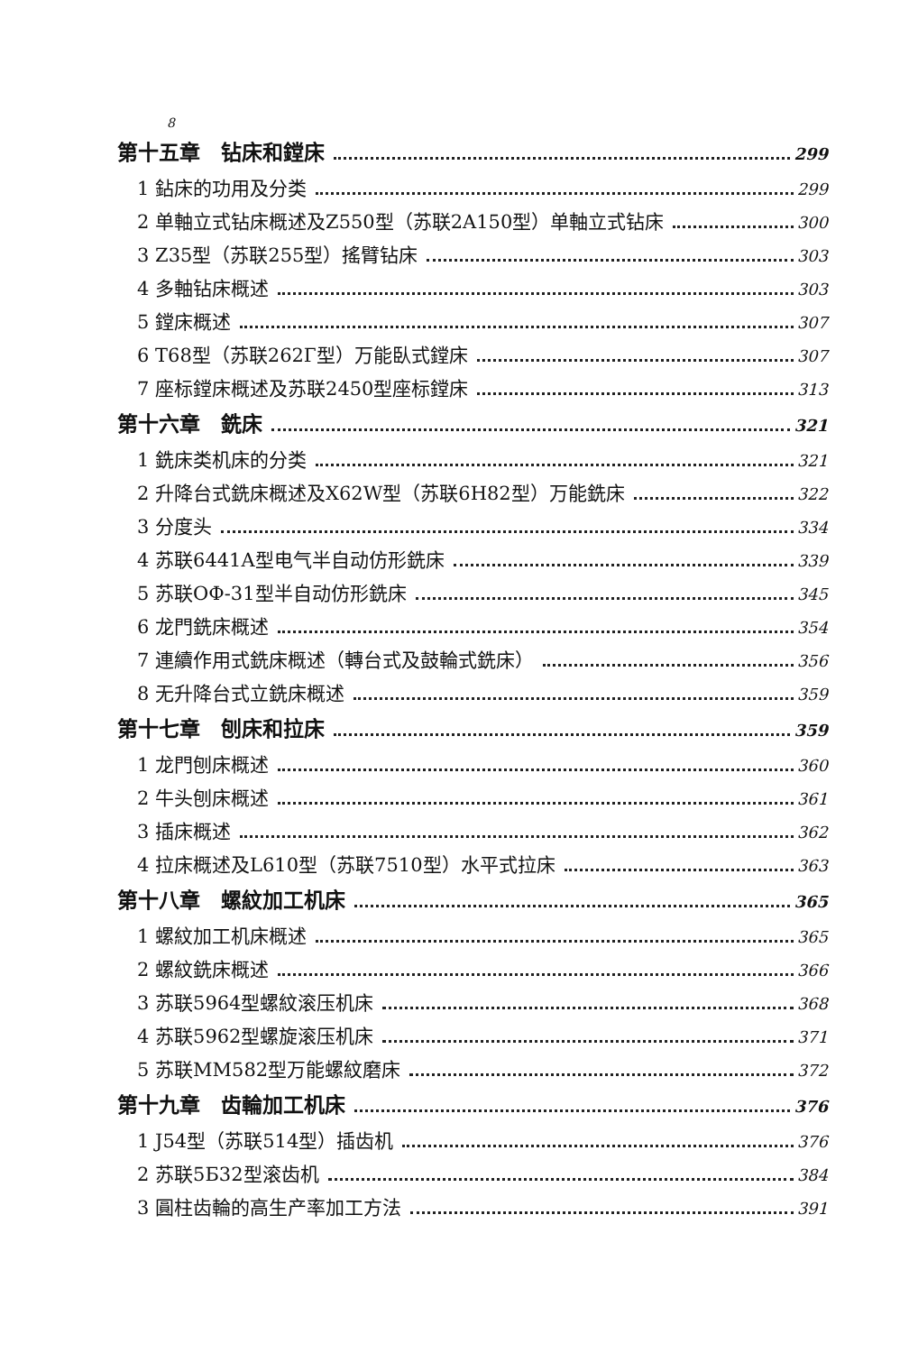8
第十五章　钻床和鏜床 299
1 鉆床的功用及分类 299
2 单軸立式钻床概述及Z550型（苏联2A150型）单軸立式钻床 300
3 Z35型（苏联255型）搖臂钻床 303
4 多軸钻床概述 303
5 鏜床概述 307
6 T68型（苏联262Г型）万能臥式鏜床 307
7 座标鏜床概述及苏联2450型座标鏜床 313
第十六章　銑床 321
1 銑床类机床的分类 321
2 升降台式銑床概述及X62W型（苏联6H82型）万能銑床 322
3 分度头 334
4 苏联6441A型电气半自动仿形銑床 339
5 苏联OФ-31型半自动仿形銑床 345
6 龙門銑床概述 354
7 連續作用式銑床概述（轉台式及鼓輪式銑床） 356
8 无升降台式立銑床概述 359
第十七章　刨床和拉床 359
1 龙門刨床概述 360
2 牛头刨床概述 361
3 插床概述 362
4 拉床概述及L610型（苏联7510型）水平式拉床 363
第十八章　螺紋加工机床 365
1 螺紋加工机床概述 365
2 螺紋銑床概述 366
3 苏联5964型螺紋滚压机床 368
4 苏联5962型螺旋滚压机床 371
5 苏联MM582型万能螺紋磨床 372
第十九章　齿輪加工机床 376
1 J54型（苏联514型）插齿机 376
2 苏联5Б32型滚齿机 384
3 圓柱齿輪的高生产率加工方法 391